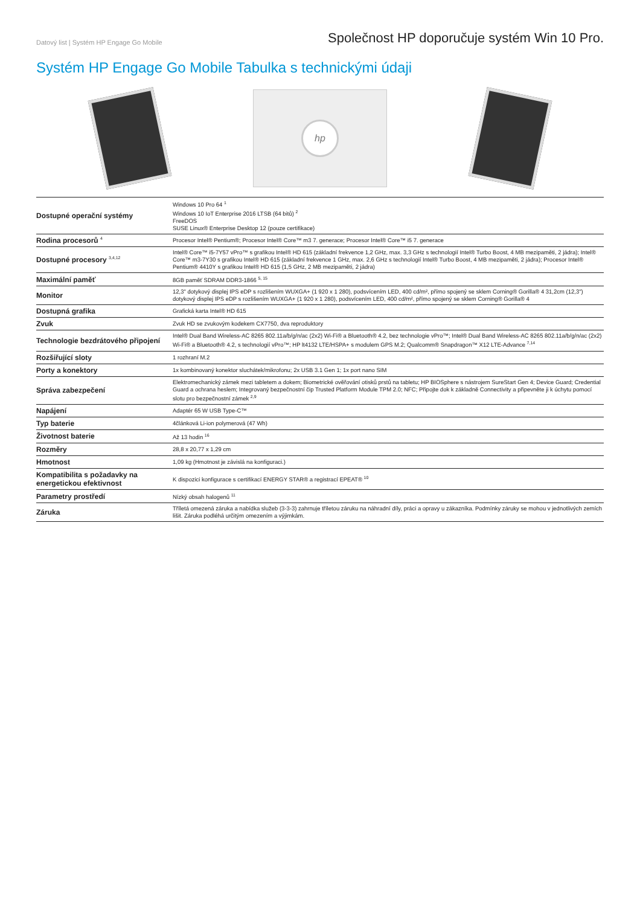Datový list | Systém HP Engage Go Mobile
Společnost HP doporučuje systém Win 10 Pro.
Systém HP Engage Go Mobile Tabulka s technickými údaji
hp
| Dostupné operační systémy | Windows 10 Pro 64 <sup>1</sup> Windows 10 IoT Enterprise 2016 LTSB (64 bitů) <sup>2</sup> FreeDOS SUSE Linux® Enterprise Desktop 12 (pouze certifikace) |
| Rodina procesorů <sup>4</sup> | Procesor Intel® Pentium®; Procesor Intel® Core™ m3 7. generace; Procesor Intel® Core™ i5 7. generace |
| Dostupné procesory <sup>3,4,12</sup> | Intel® Core™ i5-7Y57 vPro™ s grafikou Intel® HD 615 (základní frekvence 1,2 GHz, max. 3,3 GHz s technologií Intel® Turbo Boost, 4 MB mezipaměti, 2 jádra); Intel® Core™ m3-7Y30 s grafikou Intel® HD 615 (základní frekvence 1 GHz, max. 2,6 GHz s technologií Intel® Turbo Boost, 4 MB mezipaměti, 2 jádra); Procesor Intel® Pentium® 4410Y s grafikou Intel® HD 615 (1,5 GHz, 2 MB mezipaměti, 2 jádra) |
| Maximální paměť | 8GB paměť SDRAM DDR3-1866 <sup>5, 15</sup> |
| Monitor | 12,3" dotykový displej IPS eDP s rozlišením WUXGA+ (1 920 x 1 280), podsvícením LED, 400 cd/m², přímo spojený se sklem Corning® Gorilla® 4 31,2cm (12,3") dotykový displej IPS eDP s rozlišením WUXGA+ (1 920 x 1 280), podsvícením LED, 400 cd/m², přímo spojený se sklem Corning® Gorilla® 4 |
| Dostupná grafika | Grafická karta Intel® HD 615 |
| Zvuk | Zvuk HD se zvukovým kodekem CX7750, dva reproduktory |
| Technologie bezdrátového připojení | Intel® Dual Band Wireless-AC 8265 802.11a/b/g/n/ac (2x2) Wi-Fi® a Bluetooth® 4.2, bez technologie vPro™; Intel® Dual Band Wireless-AC 8265 802.11a/b/g/n/ac (2x2) Wi-Fi® a Bluetooth® 4.2, s technologií vPro™; HP lt4132 LTE/HSPA+ s modulem GPS M.2; Qualcomm® Snapdragon™ X12 LTE-Advance <sup>7,14</sup> |
| Rozšiřující sloty | 1 rozhraní M.2 |
| Porty a konektory | 1x kombinovaný konektor sluchátek/mikrofonu; 2x USB 3.1 Gen 1; 1x port nano SIM |
| Správa zabezpečení | Elektromechanický zámek mezi tabletem a dokem; Biometrické ověřování otisků prstů na tabletu; HP BIOSphere s nástrojem SureStart Gen 4; Device Guard; Credential Guard a ochrana heslem; Integrovaný bezpečnostní čip Trusted Platform Module TPM 2.0; NFC; Připojte dok k základně Connectivity a připevněte ji k úchytu pomocí slotu pro bezpečnostní zámek <sup>2,9</sup> |
| Napájení | Adaptér 65 W USB Type-C™ |
| Typ baterie | 4článková Li-ion polymerová (47 Wh) |
| Životnost baterie | Až 13 hodin <sup>16</sup> |
| Rozměry | 28,8 x 20,77 x 1,29 cm |
| Hmotnost | 1,09 kg (Hmotnost je závislá na konfiguraci.) |
| Kompatibilita s požadavky na energetickou efektivnost | K dispozici konfigurace s certifikací ENERGY STAR® a registrací EPEAT® <sup>10</sup> |
| Parametry prostředí | Nízký obsah halogenů <sup>11</sup> |
| Záruka | Tříletá omezená záruka a nabídka služeb (3-3-3) zahrnuje tříletou záruku na náhradní díly, práci a opravy u zákazníka. Podmínky záruky se mohou v jednotlivých zemích lišit. Záruka podléhá určitým omezením a výjimkám. |